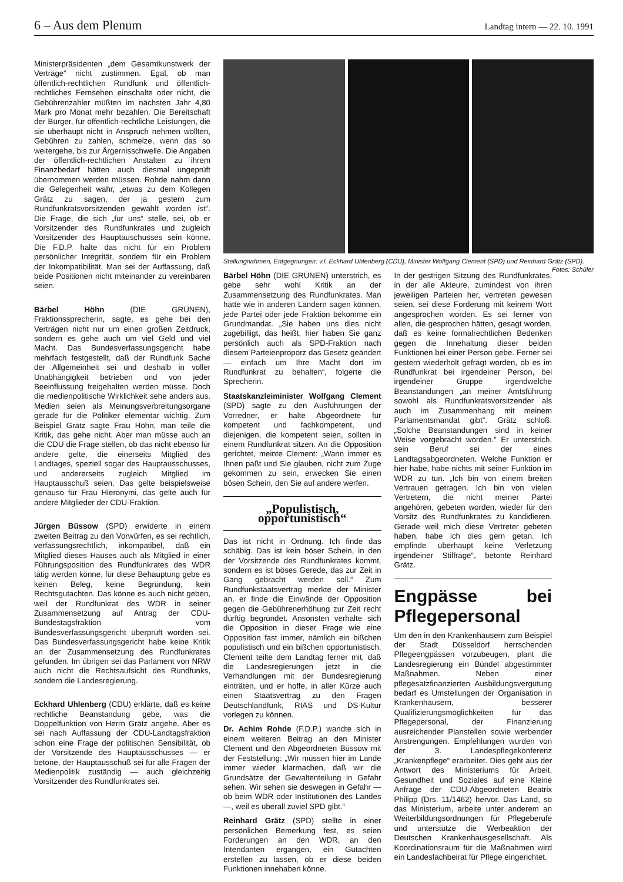6 – Aus dem Plenum Landtag intern — 22. 10. 1991
Ministerpräsidenten „dem Gesamtkunstwerk der Verträge“ nicht zustimmen. Egal, ob man öffentlich-rechtlichen Rundfunk und öffentlich-rechtliches Fernsehen einschalte oder nicht, die Gebührenzahler müßten im nächsten Jahr 4,80 Mark pro Monat mehr bezahlen. Die Bereitschaft der Bürger, für öffentlich-rechtliche Leistungen, die sie überhaupt nicht in Anspruch nehmen wollten, Gebühren zu zahlen, schmelze, wenn das so weitergehe, bis zur Ärgernisschwelle. Die Angaben der öffentlich-rechtlichen Anstalten zu ihrem Finanzbedarf hätten auch diesmal ungeprüft übernommen werden müssen. Rohde nahm dann die Gelegenheit wahr, „etwas zu dem Kollegen Grätz zu sagen, der ja gestern zum Rundfunkratsvorsitzenden gewählt worden ist“. Die Frage, die sich „für uns“ stelle, sei, ob er Vorsitzender des Rundfunkrates und zugleich Vorsitzender des Hauptauschusses sein könne. Die F.D.P. halte das nicht für ein Problem persönlicher Integrität, sondern für ein Problem der Inkompatibilität. Man sei der Auffassung, daß beide Positionen nicht miteinander zu vereinbaren seien.
Bärbel Höhn (DIE GRÜNEN), Fraktionssprecherin, sagte, es gehe bei den Verträgen nicht nur um einen großen Zeitdruck, sondern es gehe auch um viel Geld und viel Macht. Das Bundesverfassungsgericht habe mehrfach festgestellt, daß der Rundfunk Sache der Allgemeinheit sei und deshalb in voller Unabhängigkeit betrieben und von jeder Beeinflussung freigehalten werden müsse. Doch die medienpolitische Wirklichkeit sehe anders aus. Medien seien als Meinungsverbreitungsorgane gerade für die Politiker elementar wichtig. Zum Beispiel Grätz sagte Frau Höhn, man teile die Kritik, das gehe nicht. Aber man müsse auch an die CDU die Frage stellen, ob das nicht ebenso für andere gelte, die einerseits Mitglied des Landtages, speziell sogar des Hauptausschusses, und andererseits zugleich Mitglied im Hauptausschuß seien. Das gelte beispielsweise genauso für Frau Hieronymi, das gelte auch für andere Mitglieder der CDU-Fraktion.
Jürgen Büssow (SPD) erwiderte in einem zweiten Beitrag zu den Vorwürfen, es sei rechtlich, verfassungsrechtlich, inkompatibel, daß ein Mitglied dieses Hauses auch als Mitglied in einer Führungsposition des Rundfunkrates des WDR tätig werden könne, für diese Behauptung gebe es keinen Beleg, keine Begründung, kein Rechtsgutachten. Das könne es auch nicht geben, weil der Rundfunkrat des WDR in seiner Zusammensetzung auf Antrag der CDU-Bundestagsfraktion vom Bundesverfassungsgericht überprüft worden sei. Das Bundesverfassungsgericht habe keine Kritik an der Zusammensetzung des Rundfunkrates gefunden. Im übrigen sei das Parlament von NRW auch nicht die Rechtsaufsicht des Rundfunks, sondern die Landesregierung.
Eckhard Uhlenberg (CDU) erklärte, daß es keine rechtliche Beanstandung gebe, was die Doppelfunktion von Herrn Grätz angehe. Aber es sei nach Auffassung der CDU-Landtagsfraktion schon eine Frage der politischen Sensibilität, ob der Vorsitzende des Hauptausschusses — er betone, der Hauptausschuß sei für alle Fragen der Medienpolitik zuständig — auch gleichzeitig Vorsitzender des Rundfunkrates sei.
Stellungnahmen, Entgegnungen: v.l. Eckhard Uhlenberg (CDU), Minister Wolfgang Clement (SPD) und Reinhard Grätz (SPD). Fotos: Schüler
Bärbel Höhn (DIE GRÜNEN) unterstrich, es gebe sehr wohl Kritik an der Zusammensetzung des Rundfunkrates. Man hätte wie in anderen Ländern sagen können, jede Partei oder jede Fraktion bekomme ein Grundmandat. „Sie haben uns dies nicht zugebilligt, das heißt, hier haben Sie ganz persönlich auch als SPD-Fraktion nach diesem Parteienproporz das Gesetz geändert — einfach um Ihre Macht dort im Rundfunkrat zu behalten“, folgerte die Sprecherin.
Staatskanzleiminister Wolfgang Clement (SPD) sagte zu den Ausführungen der Vorredner, er halte Abgeordnete für kompetent und fachkompetent, und diejenigen, die kompetent seien, sollten in einem Rundfunkrat sitzen. An die Opposition gerichtet, meinte Clement: „Wann immer es Ihnen paßt und Sie glauben, nicht zum Zuge gekommen zu sein, erwecken Sie einen bösen Schein, den Sie auf andere werfen.
„Populistisch, opportunistisch“
Das ist nicht in Ordnung. Ich finde das schäbig. Das ist kein böser Schein, in den der Vorsitzende des Rundfunkrates kommt, sondern es ist böses Gerede, das zur Zeit in Gang gebracht werden soll.“ Zum Rundfunkstaatsvertrag merkte der Minister an, er finde die Einwände der Opposition gegen die Gebührenerhöhung zur Zeit recht dürftig begründet. Ansonsten verhalte sich die Opposition in dieser Frage wie eine Opposition fast immer, nämlich ein bißchen populistisch und ein bißchen opportunistisch. Clement teilte dem Landtag ferner mit, daß die Landesregierungen jetzt in die Verhandlungen mit der Bundesregierung einträten, und er hoffe, in aller Kürze auch einen Staatsvertrag zu den Fragen Deutschlandfunk, RIAS und DS-Kultur vorlegen zu können.
Dr. Achim Rohde (F.D.P.) wandte sich in einem weiteren Beitrag an den Minister Clement und den Abgeordneten Büssow mit der Feststellung: „Wir müssen hier im Lande immer wieder klarmachen, daß wir die Grundsätze der Gewaltenteilung in Gefahr sehen. Wir sehen sie deswegen in Gefahr — ob beim WDR oder Institutionen des Landes —, weil es überall zuviel SPD gibt.“
Reinhard Grätz (SPD) stellte in einer persönlichen Bemerkung fest, es seien Forderungen an den WDR, an den Intendanten ergangen, ein Gutachten erstellen zu lassen, ob er diese beiden Funktionen innehaben könne.
In der gestrigen Sitzung des Rundfunkrates, in der alle Akteure, zumindest von ihren jeweiligen Parteien her, vertreten gewesen seien, sei diese Forderung mit keinem Wort angesprochen worden. Es sei ferner von allen, die gesprochen hätten, gesagt worden, daß es keine formalrechtlichen Bedenken gegen die Innehaltung dieser beiden Funktionen bei einer Person gebe. Ferner sei gestern wiederholt gefragt worden, ob es im Rundfunkrat bei irgendeiner Person, bei irgendeiner Gruppe irgendwelche Beanstandungen „an meiner Amtsführung sowohl als Rundfunkratsvorsitzender als auch im Zusammenhang mit meinem Parlamentsmandat gibt“. Grätz schloß: „Solche Beanstandungen sind in keiner Weise vorgebracht worden.“ Er unterstrich, sein Beruf sei der eines Landtagsabgeordneten. Welche Funktion er hier habe, habe nichts mit seiner Funktion im WDR zu tun. „Ich bin von einem breiten Vertrauen getragen. Ich bin von vielen Vertretern, die nicht meiner Partei angehören, gebeten worden, wieder für den Vorsitz des Rundfunkrates zu kandidieren. Gerade weil mich diese Vertreter gebeten haben, habe ich dies gern getan. Ich empfinde überhaupt keine Verletzung irgendeiner Stilfrage“, betonte Reinhard Grätz.
Engpässe bei Pflegepersonal
Um den in den Krankenhäusern zum Beispiel der Stadt Düsseldorf herrschenden Pflegeengpässen vorzubeugen, plant die Landesregierung ein Bündel abgestimmter Maßnahmen. Neben einer pflegesatzfinanzierten Ausbildungsvergütung bedarf es Umstellungen der Organisation in Krankenhäusern, besserer Qualifizierungsmöglichkeiten für das Pflegepersonal, der Finanzierung ausreichender Planstellen sowie werbender Anstrengungen. Empfehlungen wurden von der 3. Landespflegekonferenz „Krankenpflege“ erarbeitet. Dies geht aus der Antwort des Ministeriums für Arbeit, Gesundheit und Soziales auf eine Kleine Anfrage der CDU-Abgeordneten Beatrix Philipp (Drs. 11/1462) hervor. Das Land, so das Ministerium, arbeite unter anderem an Weiterbildungsordnungen für Pflegeberufe und unterstütze die Werbeaktion der Deutschen Krankenhausgesellschaft. Als Koordinationsraum für die Maßnahmen wird ein Landesfachbeirat für Pflege eingerichtet.